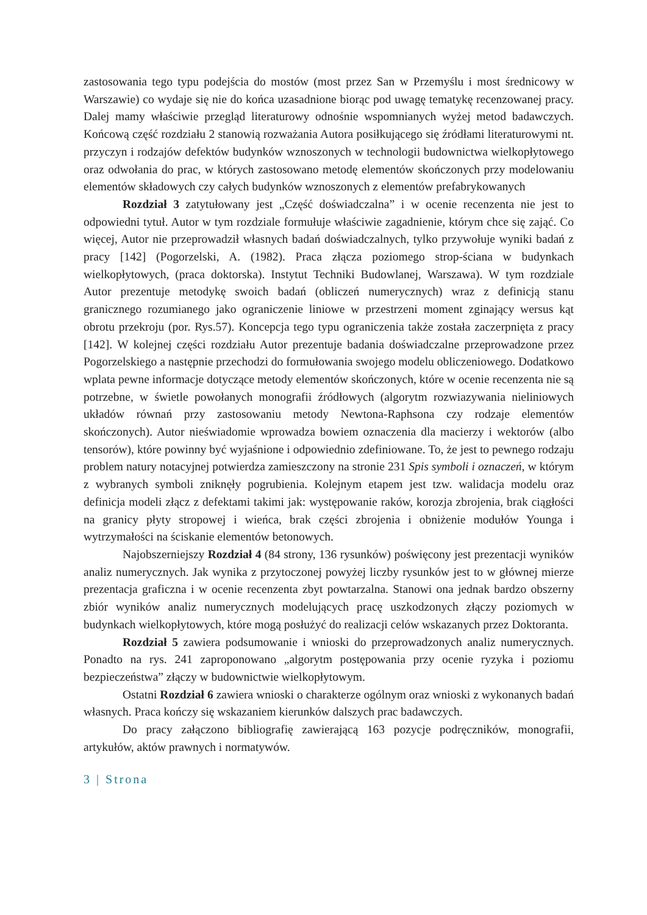zastosowania tego typu podejścia do mostów (most przez San w Przemyślu i most średnicowy w Warszawie) co wydaje się nie do końca uzasadnione biorąc pod uwagę tematykę recenzowanej pracy. Dalej mamy właściwie przegląd literaturowy odnośnie wspomnianych wyżej metod badawczych. Końcową część rozdziału 2 stanowią rozważania Autora posiłkującego się źródłami literaturowymi nt. przyczyn i rodzajów defektów budynków wznoszonych w technologii budownictwa wielkopłytowego oraz odwołania do prac, w których zastosowano metodę elementów skończonych przy modelowaniu elementów składowych czy całych budynków wznoszonych z elementów prefabrykowanych
Rozdział 3 zatytułowany jest „Część doświadczalna” i w ocenie recenzenta nie jest to odpowiedni tytuł. Autor w tym rozdziale formułuje właściwie zagadnienie, którym chce się zająć. Co więcej, Autor nie przeprowadził własnych badań doświadczalnych, tylko przywołuje wyniki badań z pracy [142] (Pogorzelski, A. (1982). Praca złącza poziomego strop-ściana w budynkach wielkopłytowych, (praca doktorska). Instytut Techniki Budowlanej, Warszawa). W tym rozdziale Autor prezentuje metodykę swoich badań (obliczeń numerycznych) wraz z definicją stanu granicznego rozumianego jako ograniczenie liniowe w przestrzeni moment zginający wersus kąt obrotu przekroju (por. Rys.57). Koncepcja tego typu ograniczenia także została zaczerpnięta z pracy [142]. W kolejnej części rozdziału Autor prezentuje badania doświadczalne przeprowadzone przez Pogorzelskiego a następnie przechodzi do formułowania swojego modelu obliczeniowego. Dodatkowo wplata pewne informacje dotyczące metody elementów skończonych, które w ocenie recenzenta nie są potrzebne, w świetle powołanych monografii źródłowych (algorytm rozwiazywania nieliniowych układów równań przy zastosowaniu metody Newtona-Raphsona czy rodzaje elementów skończonych). Autor nieświadomie wprowadza bowiem oznaczenia dla macierzy i wektorów (albo tensorów), które powinny być wyjaśnione i odpowiednio zdefiniowane. To, że jest to pewnego rodzaju problem natury notacyjnej potwierdza zamieszczony na stronie 231 Spis symboli i oznaczeń, w którym z wybranych symboli zniknęły pogrubienia. Kolejnym etapem jest tzw. walidacja modelu oraz definicja modeli złącz z defektami takimi jak: występowanie raków, korozja zbrojenia, brak ciągłości na granicy płyty stropowej i wieńca, brak części zbrojenia i obniżenie modułów Younga i wytrzymałości na ściskanie elementów betonowych.
Najobszerniejszy Rozdział 4 (84 strony, 136 rysunków) poświęcony jest prezentacji wyników analiz numerycznych. Jak wynika z przytoczonej powyżej liczby rysunków jest to w głównej mierze prezentacja graficzna i w ocenie recenzenta zbyt powtarzalna. Stanowi ona jednak bardzo obszerny zbiór wyników analiz numerycznych modelujących pracę uszkodzonych złączy poziomych w budynkach wielkopłytowych, które mogą posłużyć do realizacji celów wskazanych przez Doktoranta.
Rozdział 5 zawiera podsumowanie i wnioski do przeprowadzonych analiz numerycznych. Ponadto na rys. 241 zaproponowano „algorytm postępowania przy ocenie ryzyka i poziomu bezpieczeństwa” złączy w budownictwie wielkopłytowym.
Ostatni Rozdział 6 zawiera wnioski o charakterze ogólnym oraz wnioski z wykonanych badań własnych. Praca kończy się wskazaniem kierunków dalszych prac badawczych.
Do pracy załączono bibliografię zawierającą 163 pozycje podręczników, monografii, artykułów, aktów prawnych i normatywów.
3 | Strona